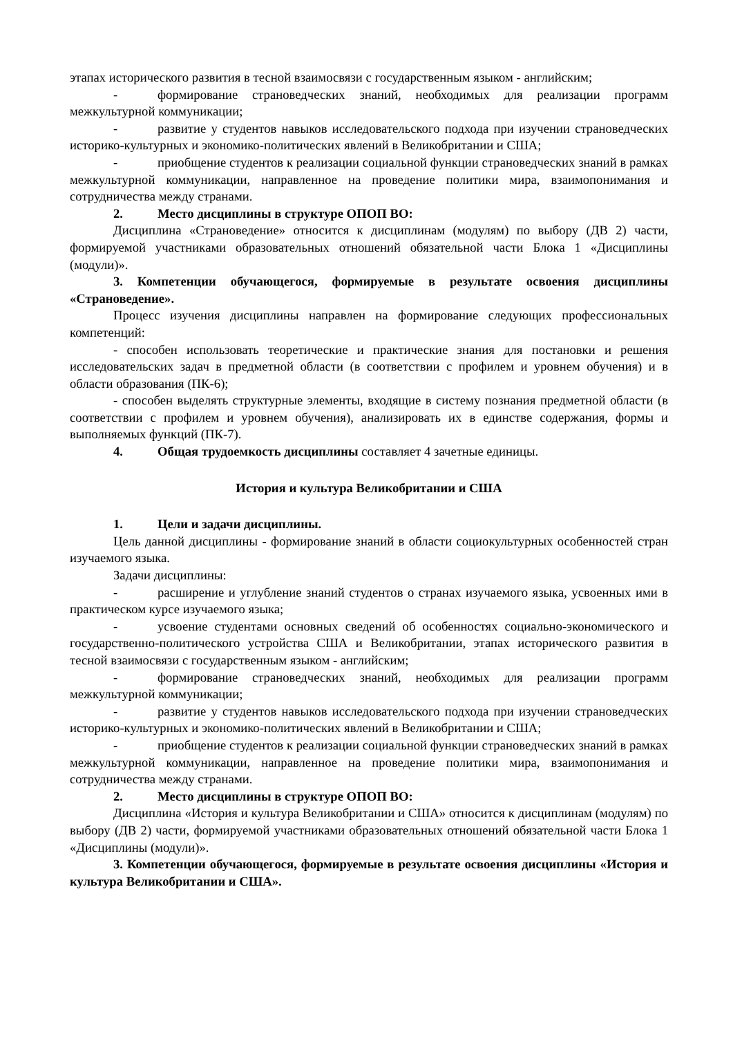этапах исторического развития в тесной взаимосвязи с государственным языком - английским;
- формирование страноведческих знаний, необходимых для реализации программ межкультурной коммуникации;
- развитие у студентов навыков исследовательского подхода при изучении страноведческих историко-культурных и экономико-политических явлений в Великобритании и США;
- приобщение студентов к реализации социальной функции страноведческих знаний в рамках межкультурной коммуникации, направленное на проведение политики мира, взаимопонимания и сотрудничества между странами.
2. Место дисциплины в структуре ОПОП ВО:
Дисциплина «Страноведение» относится к дисциплинам (модулям) по выбору (ДВ 2) части, формируемой участниками образовательных отношений обязательной части Блока 1 «Дисциплины (модули)».
3. Компетенции обучающегося, формируемые в результате освоения дисциплины «Страноведение».
Процесс изучения дисциплины направлен на формирование следующих профессиональных компетенций:
- способен использовать теоретические и практические знания для постановки и решения исследовательских задач в предметной области (в соответствии с профилем и уровнем обучения) и в области образования (ПК-6);
- способен выделять структурные элементы, входящие в систему познания предметной области (в соответствии с профилем и уровнем обучения), анализировать их в единстве содержания, формы и выполняемых функций (ПК-7).
4. Общая трудоемкость дисциплины составляет 4 зачетные единицы.
История и культура Великобритании и США
1. Цели и задачи дисциплины.
Цель данной дисциплины - формирование знаний в области социокультурных особенностей стран изучаемого языка.
Задачи дисциплины:
- расширение и углубление знаний студентов о странах изучаемого языка, усвоенных ими в практическом курсе изучаемого языка;
- усвоение студентами основных сведений об особенностях социально-экономического и государственно-политического устройства США и Великобритании, этапах исторического развития в тесной взаимосвязи с государственным языком - английским;
- формирование страноведческих знаний, необходимых для реализации программ межкультурной коммуникации;
- развитие у студентов навыков исследовательского подхода при изучении страноведческих историко-культурных и экономико-политических явлений в Великобритании и США;
- приобщение студентов к реализации социальной функции страноведческих знаний в рамках межкультурной коммуникации, направленное на проведение политики мира, взаимопонимания и сотрудничества между странами.
2. Место дисциплины в структуре ОПОП ВО:
Дисциплина «История и культура Великобритании и США» относится к дисциплинам (модулям) по выбору (ДВ 2) части, формируемой участниками образовательных отношений обязательной части Блока 1 «Дисциплины (модули)».
3. Компетенции обучающегося, формируемые в результате освоения дисциплины «История и культура Великобритании и США».